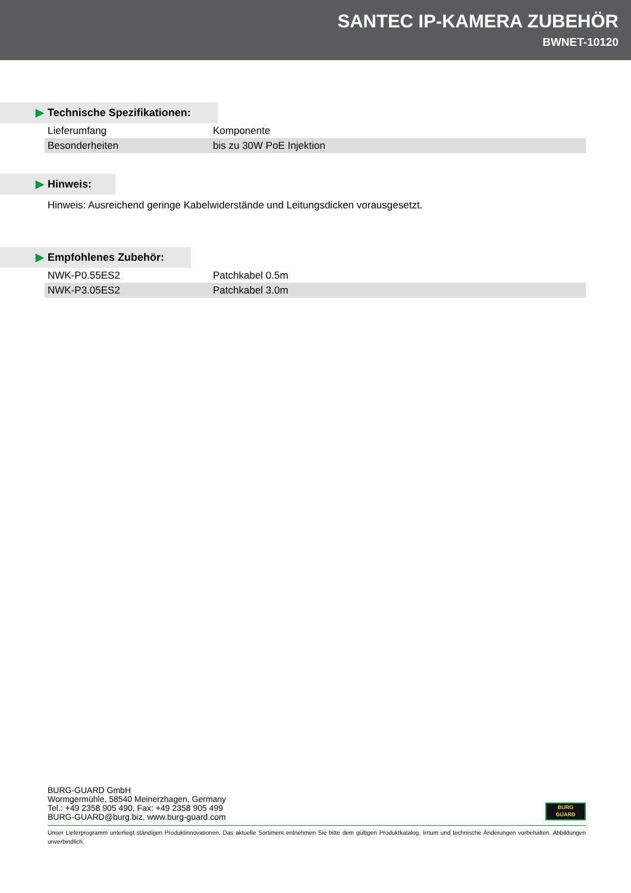SANTEC IP-KAMERA ZUBEHÖR
BWNET-10120
▶ Technische Spezifikationen:
| Lieferumfang | Komponente |
| Besonderheiten | bis zu 30W PoE Injektion |
▶ Hinweis:
Hinweis: Ausreichend geringe Kabelwiderstände und Leitungsdicken vorausgesetzt.
▶ Empfohlenes Zubehör:
| NWK-P0.55ES2 | Patchkabel 0.5m |
| NWK-P3.05ES2 | Patchkabel 3.0m |
BURG-GUARD GmbH
Wormgermühle, 58540 Meinerzhagen, Germany
Tel.: +49 2358 905 490, Fax: +49 2358 905 499
BURG-GUARD@burg.biz, www.burg-guard.com
BURG
GUARD
Unser Lieferprogramm unterliegt ständigen Produktinnovationen. Das aktuelle Sortiment entnehmen Sie bitte dem gültigen Produktkatalog. Irrtum und technische Änderungen vorbehalten. Abbildungen unverbindlich.